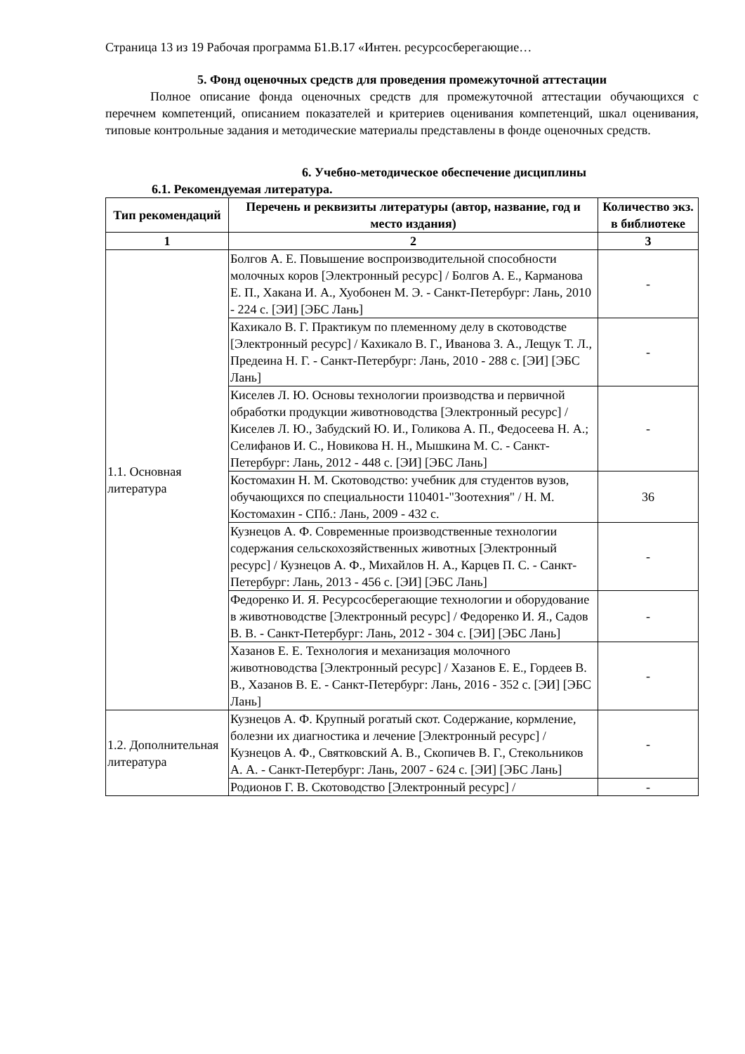Страница 13 из 19 Рабочая программа Б1.В.17 «Интен. ресурсосберегающие…
5. Фонд оценочных средств для проведения промежуточной аттестации
Полное описание фонда оценочных средств для промежуточной аттестации обучающихся с перечнем компетенций, описанием показателей и критериев оценивания компетенций, шкал оценивания, типовые контрольные задания и методические материалы представлены в фонде оценочных средств.
6. Учебно-методическое обеспечение дисциплины
6.1. Рекомендуемая литература.
| Тип рекомендаций | Перечень и реквизиты литературы (автор, название, год и место издания) | Количество экз. в библиотеке |
| --- | --- | --- |
| 1 | 2 | 3 |
| 1.1. Основная литература | Болгов А. Е. Повышение воспроизводительной способности молочных коров [Электронный ресурс] / Болгов А. Е., Карманова Е. П., Хакана И. А., Хуобонен М. Э. - Санкт-Петербург: Лань, 2010 - 224 с. [ЭИ] [ЭБС Лань] | - |
| | Кахикало В. Г. Практикум по племенному делу в скотоводстве [Электронный ресурс] / Кахикало В. Г., Иванова З. А., Лещук Т. Л., Предеина Н. Г. - Санкт-Петербург: Лань, 2010 - 288 с. [ЭИ] [ЭБС Лань] | - |
| | Киселев Л. Ю. Основы технологии производства и первичной обработки продукции животноводства [Электронный ресурс] / Киселев Л. Ю., Забудский Ю. И., Голикова А. П., Федосеева Н. А.; Селифанов И. С., Новикова Н. Н., Мышкина М. С. - Санкт-Петербург: Лань, 2012 - 448 с. [ЭИ] [ЭБС Лань] | - |
| | Костомахин Н. М. Скотоводство: учебник для студентов вузов, обучающихся по специальности 110401-"Зоотехния" / Н. М. Костомахин - СПб.: Лань, 2009 - 432 с. | 36 |
| | Кузнецов А. Ф. Современные производственные технологии содержания сельскохозяйственных животных [Электронный ресурс] / Кузнецов А. Ф., Михайлов Н. А., Карцев П. С. - Санкт-Петербург: Лань, 2013 - 456 с. [ЭИ] [ЭБС Лань] | - |
| | Федоренко И. Я. Ресурсосберегающие технологии и оборудование в животноводстве [Электронный ресурс] / Федоренко И. Я., Садов В. В. - Санкт-Петербург: Лань, 2012 - 304 с. [ЭИ] [ЭБС Лань] | - |
| | Хазанов Е. Е. Технология и механизация молочного животноводства [Электронный ресурс] / Хазанов Е. Е., Гордеев В. В., Хазанов В. Е. - Санкт-Петербург: Лань, 2016 - 352 с. [ЭИ] [ЭБС Лань] | - |
| 1.2. Дополнительная литература | Кузнецов А. Ф. Крупный рогатый скот. Содержание, кормление, болезни их диагностика и лечение [Электронный ресурс] / Кузнецов А. Ф., Святковский А. В., Скопичев В. Г., Стекольников А. А. - Санкт-Петербург: Лань, 2007 - 624 с. [ЭИ] [ЭБС Лань] | - |
| | Родионов Г. В. Скотоводство [Электронный ресурс] / | - |